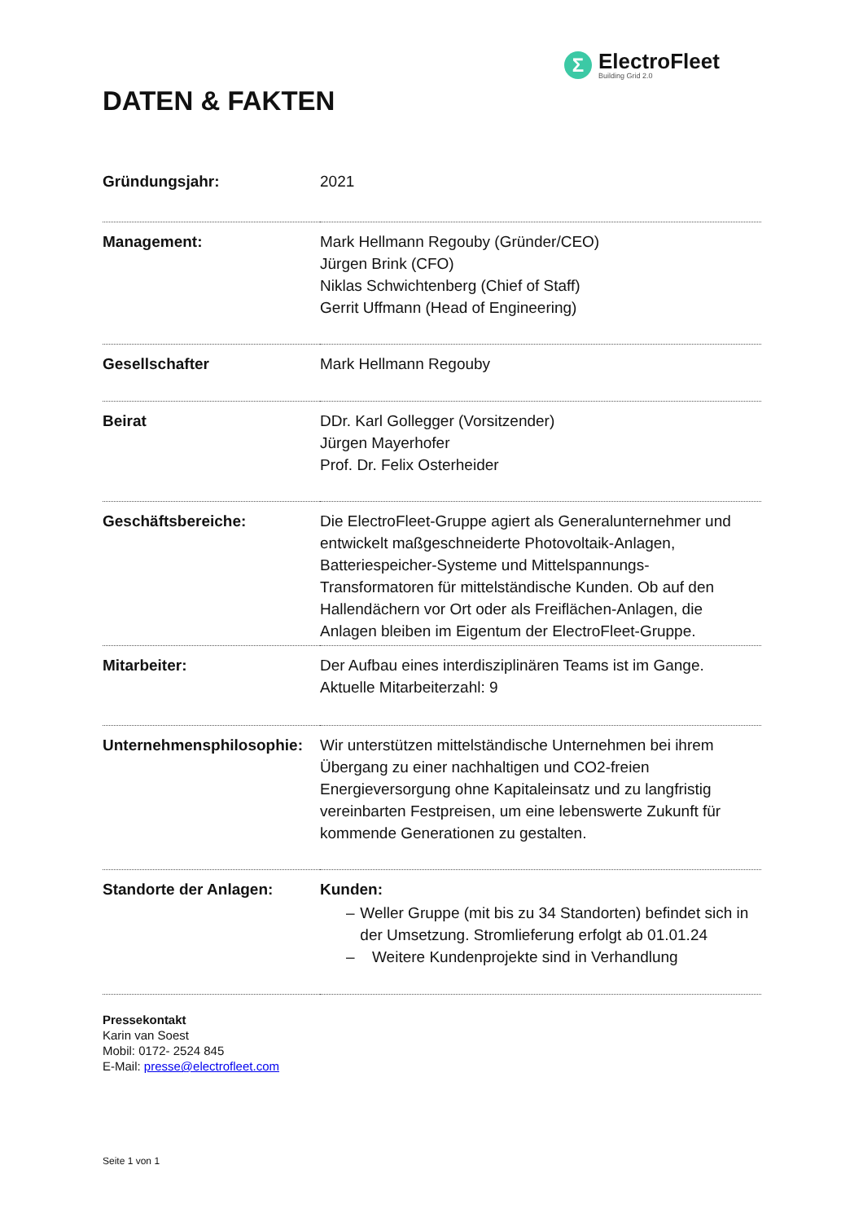Σ
ElectroFleet
Building Grid 2.0
DATEN & FAKTEN
| Gründungsjahr: | 2021 |
| Management: | Mark Hellmann Regouby (Gründer/CEO) Jürgen Brink (CFO) Niklas Schwichtenberg (Chief of Staff) Gerrit Uffmann (Head of Engineering) |
| Gesellschafter | Mark Hellmann Regouby |
| Beirat | DDr. Karl Gollegger (Vorsitzender) Jürgen Mayerhofer Prof. Dr. Felix Osterheider |
| Geschäftsbereiche: | Die ElectroFleet-Gruppe agiert als Generalunternehmer und entwickelt maßgeschneiderte Photovoltaik-Anlagen, Batteriespeicher-Systeme und Mittelspannungs-Transformatoren für mittelständische Kunden. Ob auf den Hallendächern vor Ort oder als Freiflächen-Anlagen, die Anlagen bleiben im Eigentum der ElectroFleet-Gruppe. |
| Mitarbeiter: | Der Aufbau eines interdisziplinären Teams ist im Gange. Aktuelle Mitarbeiterzahl: 9 |
| Unternehmensphilosophie: | Wir unterstützen mittelständische Unternehmen bei ihrem Übergang zu einer nachhaltigen und CO2-freien Energieversorgung ohne Kapitaleinsatz und zu langfristig vereinbarten Festpreisen, um eine lebenswerte Zukunft für kommende Generationen zu gestalten. |
| Standorte der Anlagen: | Kunden: – Weller Gruppe (mit bis zu 34 Standorten) befindet sich in der Umsetzung. Stromlieferung erfolgt ab 01.01.24 – Weitere Kundenprojekte sind in Verhandlung |
Pressekontakt
Karin van Soest
Mobil: 0172- 2524 845
E-Mail: presse@electrofleet.com
Seite 1 von 1